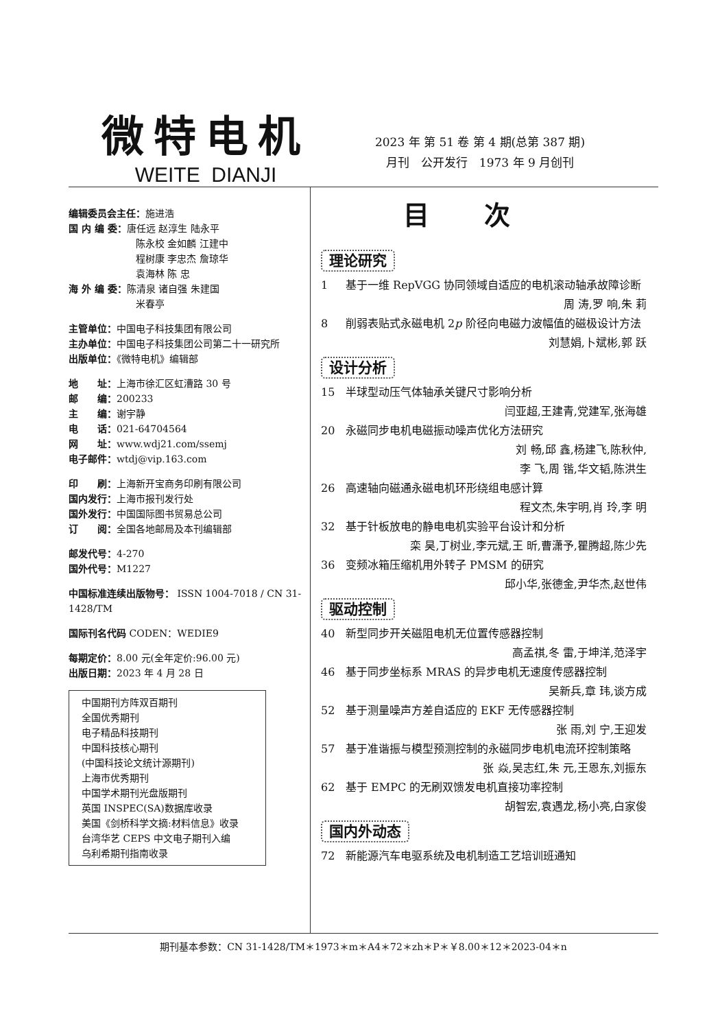微特电机
WEITE DIANJI
2023 年 第 51 卷 第 4 期(总第 387 期)
月刊　公开发行　1973 年 9 月创刊
编辑委员会主任：施进浩
国 内 编 委：唐任远 赵淳生 陆永平
　　　　　　　陈永校 金如麟 江建中
　　　　　　　程树康 李忠杰 詹琼华
　　　　　　　袁海林 陈 忠
海 外 编 委：陈清泉 诸自强 朱建国
　　　　　　　米春亭
主管单位：中国电子科技集团有限公司
主办单位：中国电子科技集团公司第二十一研究所
出版单位：《微特电机》编辑部
地　　址：上海市徐汇区虹漕路 30 号
邮　　编：200233
主　　编：谢宇静
电　　话：021-64704564
网　　址：www.wdj21.com/ssemj
电子邮件：wtdj@vip.163.com
印　　刷：上海新开宝商务印刷有限公司
国内发行：上海市报刊发行处
国外发行：中国国际图书贸易总公司
订　　阅：全国各地邮局及本刊编辑部
邮发代号：4-270
国外代号：M1227
中国标准连续出版物号： ISSN 1004-7018 / CN 31-1428/TM
国际刊名代码 CODEN：WEDIE9
每期定价：8.00 元(全年定价:96.00 元)
出版日期：2023 年 4 月 28 日
中国期刊方阵双百期刊
全国优秀期刊
电子精品科技期刊
中国科技核心期刊
(中国科技论文统计源期刊)
上海市优秀期刊
中国学术期刊光盘版期刊
英国 INSPEC(SA)数据库收录
美国《剑桥科学文摘:材料信息》收录
台湾华艺 CEPS 中文电子期刊入编
乌利希期刊指南收录
目次
理论研究
1 基于一维 RepVGG 协同领域自适应的电机滚动轴承故障诊断
周 涛,罗 响,朱 莉
8 削弱表贴式永磁电机 2p 阶径向电磁力波幅值的磁极设计方法
刘慧娟,卜斌彬,郭 跃
设计分析
15 半球型动压气体轴承关键尺寸影响分析
闫亚超,王建青,党建军,张海雄
20 永磁同步电机电磁振动噪声优化方法研究
刘 畅,邱 鑫,杨建飞,陈秋仲,
李 飞,周 锴,华文韬,陈洪生
26 高速轴向磁通永磁电机环形绕组电感计算
程文杰,朱宇明,肖 玲,李 明
32 基于针板放电的静电电机实验平台设计和分析
栾 昊,丁树业,李元斌,王 昕,曹潇予,瞿腾超,陈少先
36 变频冰箱压缩机用外转子 PMSM 的研究
邱小华,张德金,尹华杰,赵世伟
驱动控制
40 新型同步开关磁阻电机无位置传感器控制
高孟祺,冬 雷,于坤洋,范泽宇
46 基于同步坐标系 MRAS 的异步电机无速度传感器控制
吴新兵,章 玮,谈方成
52 基于测量噪声方差自适应的 EKF 无传感器控制
张 雨,刘 宁,王迎发
57 基于准谐振与模型预测控制的永磁同步电机电流环控制策略 张 焱,吴志红,朱 元,王恩东,刘振东
62 基于 EMPC 的无刷双馈发电机直接功率控制
胡智宏,袁遇龙,杨小亮,白家俊
国内外动态
72 新能源汽车电驱系统及电机制造工艺培训班通知
期刊基本参数：CN 31-1428/TM＊1973＊m＊A4＊72＊zh＊P＊￥8.00＊12＊2023-04＊n